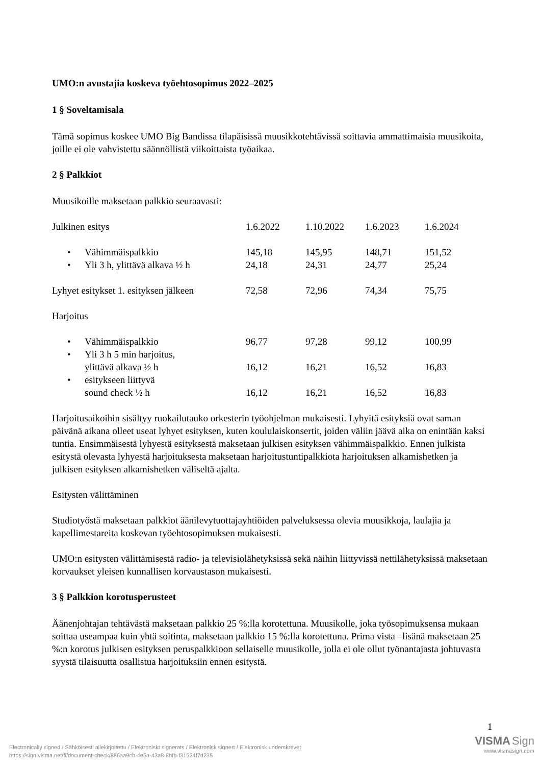UMO:n avustajia koskeva työehtosopimus 2022–2025
1 § Soveltamisala
Tämä sopimus koskee UMO Big Bandissa tilapäisissä muusikkotehtävissä soittavia ammattimaisia muusikoita, joille ei ole vahvistettu säännöllistä viikoittaista työaikaa.
2 § Palkkiot
Muusikoille maksetaan palkkio seuraavasti:
| Julkinen esitys | 1.6.2022 | 1.10.2022 | 1.6.2023 | 1.6.2024 |
| • Vähimmäispalkkio | 145,18 | 145,95 | 148,71 | 151,52 |
| • Yli 3 h, ylittävä alkava ½ h | 24,18 | 24,31 | 24,77 | 25,24 |
| Lyhyet esitykset 1. esityksen jälkeen | 72,58 | 72,96 | 74,34 | 75,75 |
| Harjoitus | | | | |
| • Vähimmäispalkkio | 96,77 | 97,28 | 99,12 | 100,99 |
| • Yli 3 h 5 min harjoitus, ylittävä alkava ½ h | 16,12 | 16,21 | 16,52 | 16,83 |
| • esitykseen liittyvä sound check ½ h | 16,12 | 16,21 | 16,52 | 16,83 |
Harjoitusaikoihin sisältyy ruokailutauko orkesterin työohjelman mukaisesti. Lyhyitä esityksiä ovat saman päivänä aikana olleet useat lyhyet esityksen, kuten koululaiskonsertit, joiden väliin jäävä aika on enintään kaksi tuntia. Ensimmäisestä lyhyestä esityksestä maksetaan julkisen esityksen vähimmäispalkkio. Ennen julkista esitystä olevasta lyhyestä harjoituksesta maksetaan harjoitustuntipalkkiota harjoituksen alkamishetken ja julkisen esityksen alkamishetken väliseltä ajalta.
Esitysten välittäminen
Studiotyöstä maksetaan palkkiot äänilevytuottajayhtiöiden palveluksessa olevia muusikkoja, laulajia ja kapellimestareita koskevan työehtosopimuksen mukaisesti.
UMO:n esitysten välittämisestä radio- ja televisiolähetyksissä sekä näihin liittyvissä nettilähetyksissä maksetaan korvaukset yleisen kunnallisen korvaustason mukaisesti.
3 § Palkkion korotusperusteet
Äänenjohtajan tehtävästä maksetaan palkkio 25 %:lla korotettuna. Muusikolle, joka työsopimuksensa mukaan soittaa useampaa kuin yhtä soitinta, maksetaan palkkio 15 %:lla korotettuna. Prima vista –lisänä maksetaan 25 %:n korotus julkisen esityksen peruspalkkioon sellaiselle muusikolle, jolla ei ole ollut työnantajasta johtuvasta syystä tilaisuutta osallistua harjoituksiin ennen esitystä.
1
Electronically signed / Sähköisesti allekirjoitettu / Elektroniskt signerats / Elektronisk signert / Elektronisk underskrevet
https://sign.visma.net/fi/document-check/886aa9cb-4e5a-43a8-8bfb-f31524f7d235
VISMA Sign
www.vismasign.com